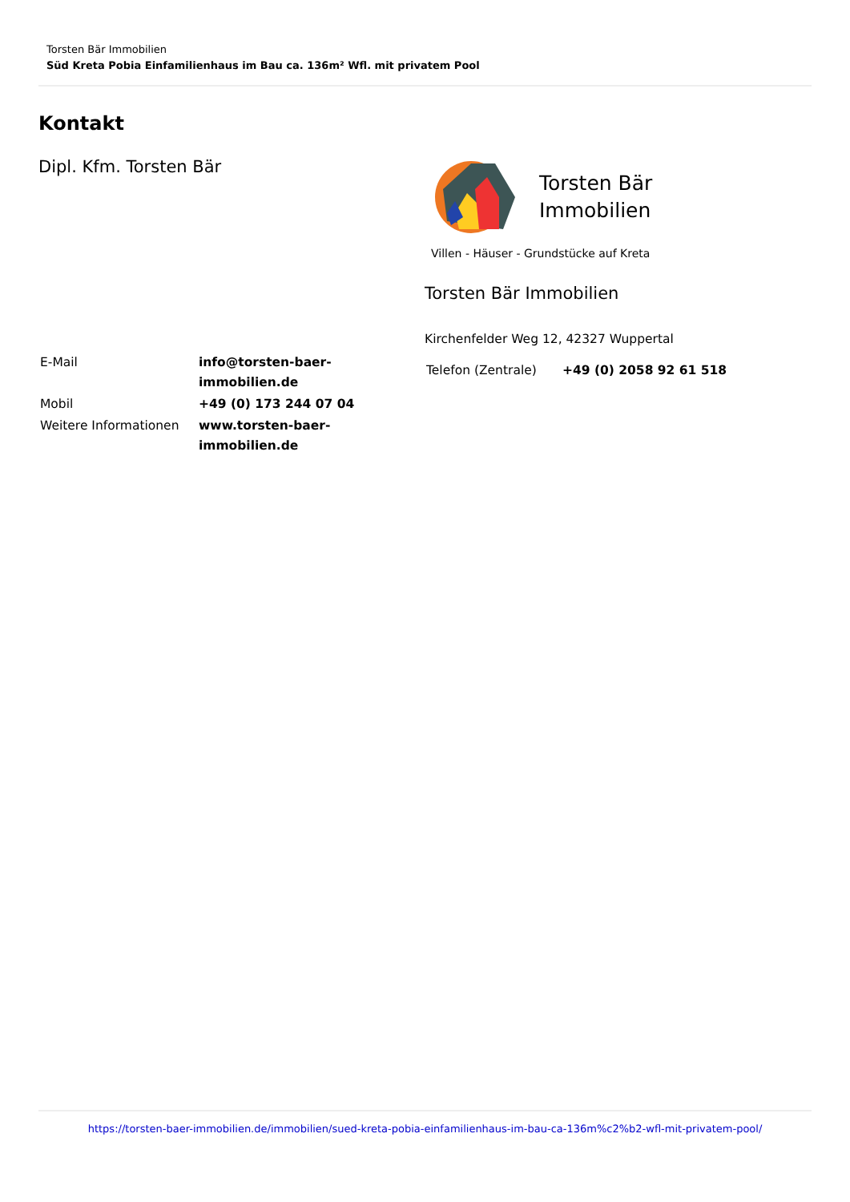Torsten Bär Immobilien
Süd Kreta Pobia Einfamilienhaus im Bau ca. 136m² Wfl. mit privatem Pool
Kontakt
Dipl. Kfm. Torsten Bär
| E-Mail | info@torsten-baer-immobilien.de |
| Mobil | +49 (0) 173 244 07 04 |
| Weitere Informationen | www.torsten-baer-immobilien.de |
Torsten Bär
Immobilien
Villen - Häuser - Grundstücke auf Kreta
Torsten Bär Immobilien
Kirchenfelder Weg 12, 42327 Wuppertal
| Telefon (Zentrale) | +49 (0) 2058 92 61 518 |
https://torsten-baer-immobilien.de/immobilien/sued-kreta-pobia-einfamilienhaus-im-bau-ca-136m%c2%b2-wfl-mit-privatem-pool/